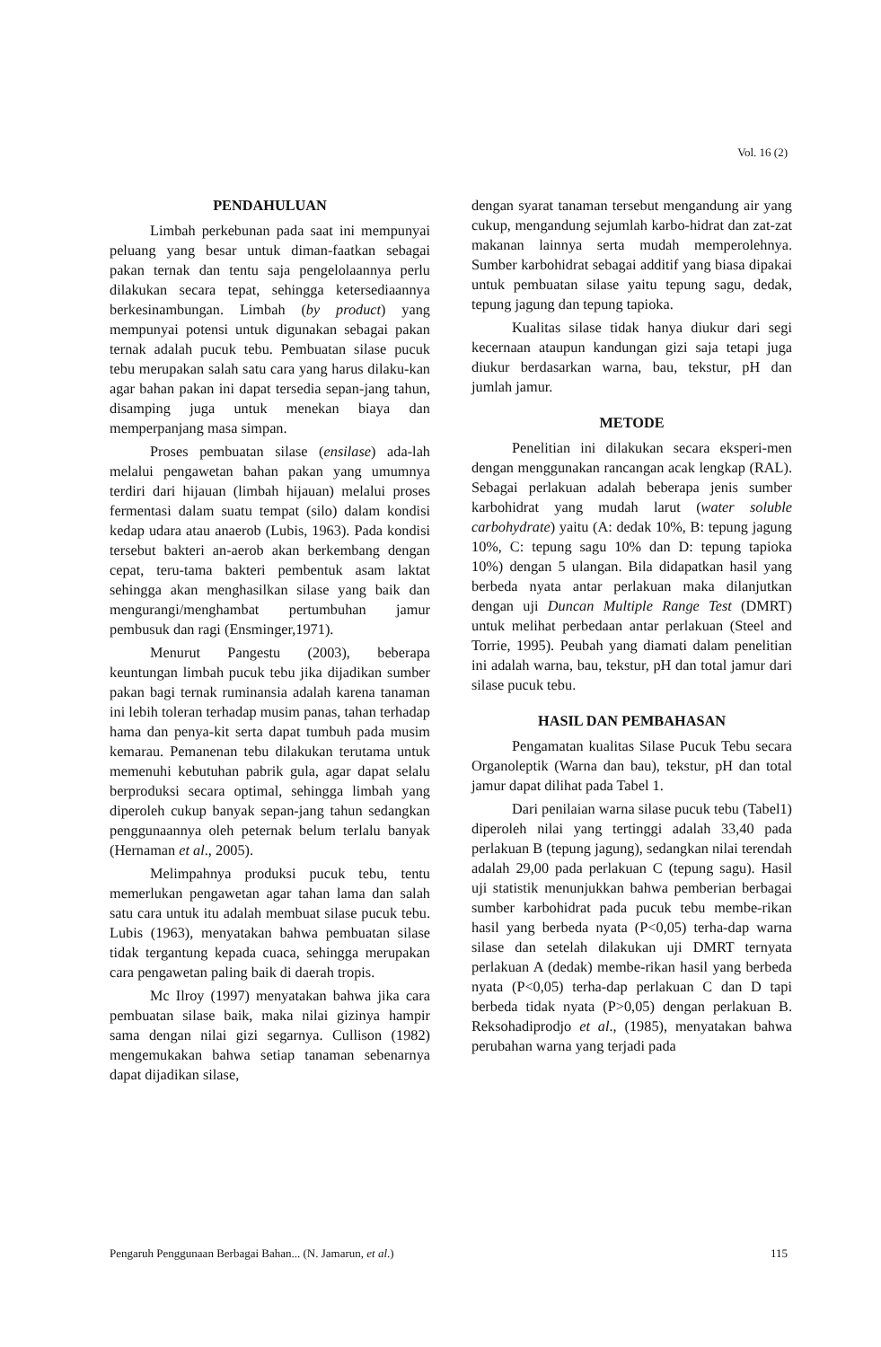Vol. 16 (2)
PENDAHULUAN
Limbah perkebunan pada saat ini mempunyai peluang yang besar untuk diman-faatkan sebagai pakan ternak dan tentu saja pengelolaannya perlu dilakukan secara tepat, sehingga ketersediaannya berkesinambungan. Limbah (by product) yang mempunyai potensi untuk digunakan sebagai pakan ternak adalah pucuk tebu. Pembuatan silase pucuk tebu merupakan salah satu cara yang harus dilaku-kan agar bahan pakan ini dapat tersedia sepan-jang tahun, disamping juga untuk menekan biaya dan memperpanjang masa simpan.
Proses pembuatan silase (ensilase) ada-lah melalui pengawetan bahan pakan yang umumnya terdiri dari hijauan (limbah hijauan) melalui proses fermentasi dalam suatu tempat (silo) dalam kondisi kedap udara atau anaerob (Lubis, 1963). Pada kondisi tersebut bakteri an-aerob akan berkembang dengan cepat, teru-tama bakteri pembentuk asam laktat sehingga akan menghasilkan silase yang baik dan mengurangi/menghambat pertumbuhan jamur pembusuk dan ragi (Ensminger,1971).
Menurut Pangestu (2003), beberapa keuntungan limbah pucuk tebu jika dijadikan sumber pakan bagi ternak ruminansia adalah karena tanaman ini lebih toleran terhadap musim panas, tahan terhadap hama dan penya-kit serta dapat tumbuh pada musim kemarau. Pemanenan tebu dilakukan terutama untuk memenuhi kebutuhan pabrik gula, agar dapat selalu berproduksi secara optimal, sehingga limbah yang diperoleh cukup banyak sepan-jang tahun sedangkan penggunaannya oleh peternak belum terlalu banyak (Hernaman et al., 2005).
Melimpahnya produksi pucuk tebu, tentu memerlukan pengawetan agar tahan lama dan salah satu cara untuk itu adalah membuat silase pucuk tebu. Lubis (1963), menyatakan bahwa pembuatan silase tidak tergantung kepada cuaca, sehingga merupakan cara pengawetan paling baik di daerah tropis.
Mc Ilroy (1997) menyatakan bahwa jika cara pembuatan silase baik, maka nilai gizinya hampir sama dengan nilai gizi segarnya. Cullison (1982) mengemukakan bahwa setiap tanaman sebenarnya dapat dijadikan silase,
dengan syarat tanaman tersebut mengandung air yang cukup, mengandung sejumlah karbo-hidrat dan zat-zat makanan lainnya serta mudah memperolehnya. Sumber karbohidrat sebagai additif yang biasa dipakai untuk pembuatan silase yaitu tepung sagu, dedak, tepung jagung dan tepung tapioka.
Kualitas silase tidak hanya diukur dari segi kecernaan ataupun kandungan gizi saja tetapi juga diukur berdasarkan warna, bau, tekstur, pH dan jumlah jamur.
METODE
Penelitian ini dilakukan secara eksperi-men dengan menggunakan rancangan acak lengkap (RAL). Sebagai perlakuan adalah beberapa jenis sumber karbohidrat yang mudah larut (water soluble carbohydrate) yaitu (A: dedak 10%, B: tepung jagung 10%, C: tepung sagu 10% dan D: tepung tapioka 10%) dengan 5 ulangan. Bila didapatkan hasil yang berbeda nyata antar perlakuan maka dilanjutkan dengan uji Duncan Multiple Range Test (DMRT) untuk melihat perbedaan antar perlakuan (Steel and Torrie, 1995). Peubah yang diamati dalam penelitian ini adalah warna, bau, tekstur, pH dan total jamur dari silase pucuk tebu.
HASIL DAN PEMBAHASAN
Pengamatan kualitas Silase Pucuk Tebu secara Organoleptik (Warna dan bau), tekstur, pH dan total jamur dapat dilihat pada Tabel 1.
Dari penilaian warna silase pucuk tebu (Tabel1) diperoleh nilai yang tertinggi adalah 33,40 pada perlakuan B (tepung jagung), sedangkan nilai terendah adalah 29,00 pada perlakuan C (tepung sagu). Hasil uji statistik menunjukkan bahwa pemberian berbagai sumber karbohidrat pada pucuk tebu membe-rikan hasil yang berbeda nyata (P<0,05) terha-dap warna silase dan setelah dilakukan uji DMRT ternyata perlakuan A (dedak) membe-rikan hasil yang berbeda nyata (P<0,05) terha-dap perlakuan C dan D tapi berbeda tidak nyata (P>0,05) dengan perlakuan B. Reksohadiprodjo et al., (1985), menyatakan bahwa perubahan warna yang terjadi pada
Pengaruh Penggunaan Berbagai Bahan... (N. Jamarun, et al.) 115